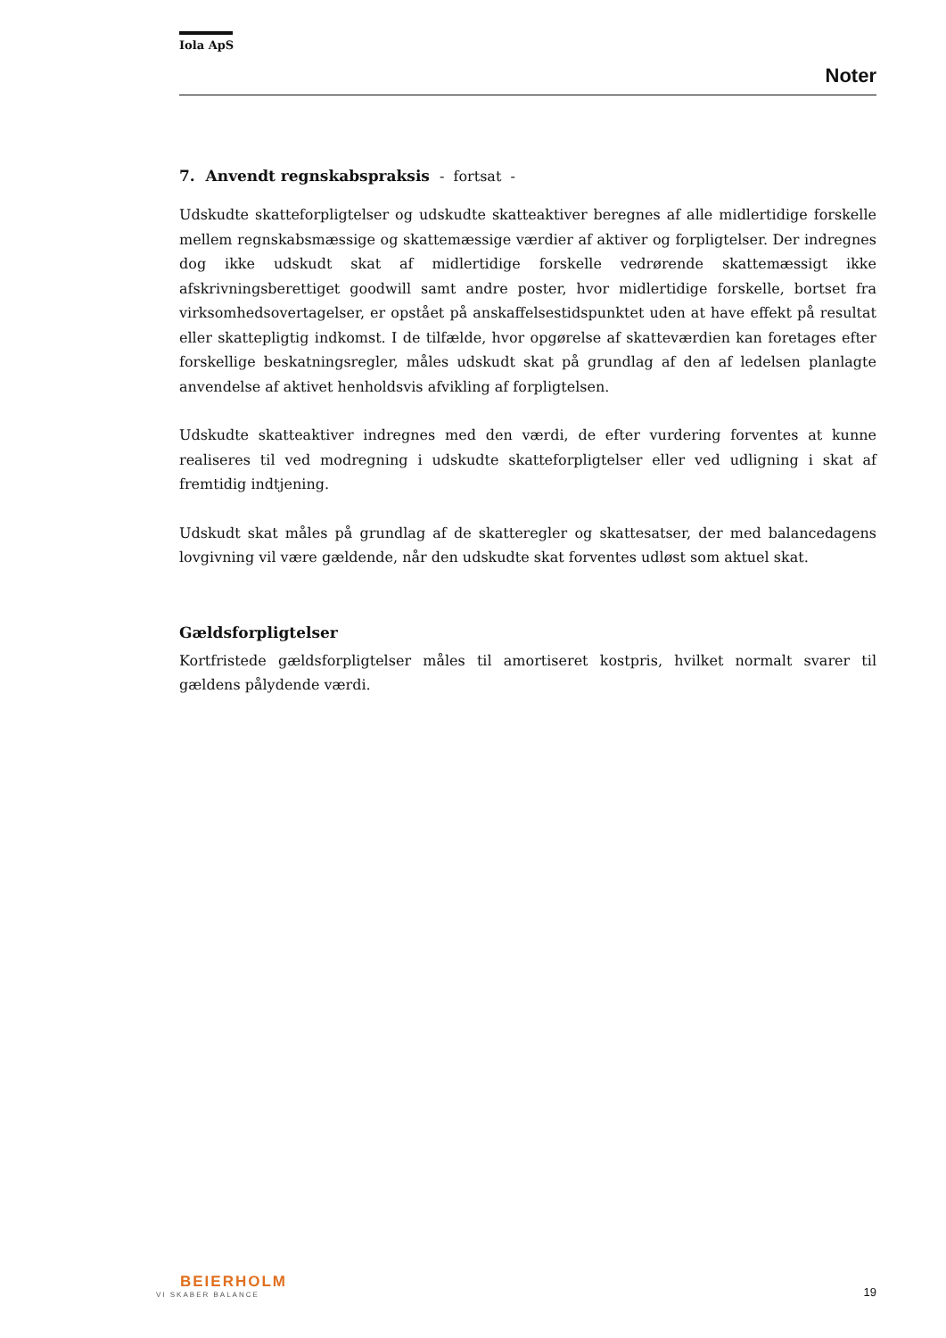Iola ApS
Noter
7. Anvendt regnskabspraksis - fortsat -
Udskudte skatteforpligtelser og udskudte skatteaktiver beregnes af alle midlertidige forskelle mellem regnskabsmæssige og skattemæssige værdier af aktiver og forpligtelser. Der indregnes dog ikke udskudt skat af midlertidige forskelle vedrørende skattemæssigt ikke afskrivningsberettiget goodwill samt andre poster, hvor midlertidige forskelle, bortset fra virksomhedsovertagelser, er opstået på anskaffelsestidspunktet uden at have effekt på resultat eller skattepligtig indkomst. I de tilfælde, hvor opgørelse af skatteværdien kan foretages efter forskellige beskatningsregler, måles udskudt skat på grundlag af den af ledelsen planlagte anvendelse af aktivet henholdsvis afvikling af forpligtelsen.
Udskudte skatteaktiver indregnes med den værdi, de efter vurdering forventes at kunne realiseres til ved modregning i udskudte skatteforpligtelser eller ved udligning i skat af fremtidig indtjening.
Udskudt skat måles på grundlag af de skatteregler og skattesatser, der med balancedagens lovgivning vil være gældende, når den udskudte skat forventes udløst som aktuel skat.
Gældsforpligtelser
Kortfristede gældsforpligtelser måles til amortiseret kostpris, hvilket normalt svarer til gældens pålydende værdi.
BEIERHOLM
VI SKABER BALANCE
19